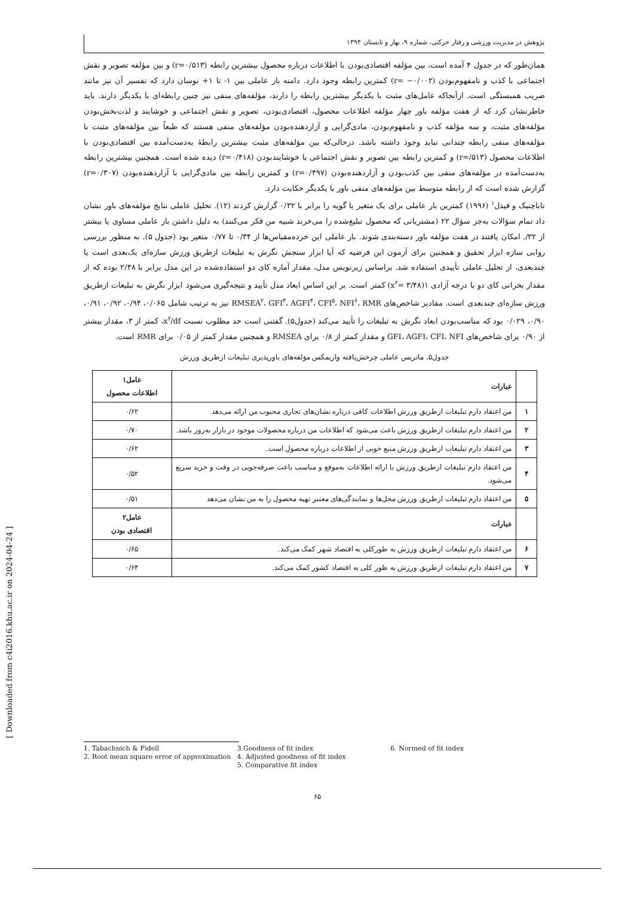پژوهش در مدیریت ورزشی و رفتار حرکتی، شماره ۹، بهار و تابستان ۱۳۹۴
همان‌طور که در جدول ۴ آمده است، بین مؤلفه اقتصادی‌بودن با اطلاعات درباره محصول بیشترین رابطه (r=۰/۵۱۳) و بین مؤلفه تصویر و نقش اجتماعی با کذب و نامفهوم‌بودن (r= −۰/۰۰۲) کمترین رابطه وجود دارد. دامنه بار عاملی بین ۱- تا ۱+ نوسان دارد که تفسیر آن نیز مانند ضریب همبستگی است. ازآنجاکه عامل‌های مثبت با یکدیگر بیشترین رابطه را دارند، مؤلفه‌های منفی نیز چنین رابطه‌ای با یکدیگر دارند. باید خاطرنشان کرد که از هفت مؤلفه باور چهار مؤلفه اطلاعات محصول، اقتصادی‌بودن، تصویر و نقش اجتماعی و خوشایند و لذت‌بخش‌بودن مؤلفه‌های مثبت، و سه مؤلفه کذب و نامفهوم‌بودن، مادی‌گرایی و آزاردهنده‌بودن مؤلفه‌های منفی هستند که طبعاً بین مؤلفه‌های مثبت با مؤلفه‌های منفی رابطه چندانی نباید وجود داشته باشد. درحالی‌که بین مؤلفه‌های مثبت بیشترین رابطهٔ به‌دست‌آمده بین اقتصادی‌بودن با اطلاعات محصول (r=/۵۱۳) و کمترین رابطه بین تصویر و نقش اجتماعی با خوشایندبودن (r=۰/۴۱۸) دیده شده است. همچنین بیشترین رابطه به‌دست‌آمده در مؤلفه‌های منفی بین کذب‌بودن و آزاردهنده‌بودن (r=۰/۴۹۷) و کمترین رابطه بین مادی‌گرایی با آزاردهنده‌بودن (r=۰/۳۰۷) گزارش شده است که از رابطه متوسط بین مؤلفه‌های منفی باور با یکدیگر حکایت دارد.
تاباچنیک و فیدل<sup>۱</sup> (۱۹۹۶) کمترین بار عاملی برای یک متغیر یا گویه را برابر با ۰/۳۲ گزارش کردند (۱۲). تحلیل عاملی نتایج مؤلفه‌های باور نشان داد تمام سؤالات به‌جز سؤال ۲۲ (مشتریانی که محصول تبلیغ‌شده را می‌خرند شبیه من فکر می‌کنند) به دلیل داشتن بار عاملی مساوی یا بیشتر از ۳۲/. امکان یافتند در هفت مؤلفه باور دسته‌بندی شوند. بار عاملی این خرده‌مقیاس‌ها از ۰/۳۴ تا ۰/۷۷ متغیر بود (جدول ۵). به منظور بررسی روایی سازه ابزار تحقیق و همچنین برای آزمون این فرضیه که آیا ابزار سنجش نگرش به تبلیغات ازطریق ورزش سازه‌ای یک‌بعدی است یا چندبعدی، از تحلیل عاملی تأییدی استفاده شد. براساس زیرنویس مدل، مقدار آماره کای دو استفاده‌شده در این مدل برابر با ۲/۴۸ بوده که از مقدار بحرانی کای دو با درجه آزادی ۱(x<sup>۲</sup>= ۳/۴۸) کمتر است. بر این اساس ابعاد مدل تأیید و نتیجه‌گیری می‌شود ابزار نگرش به تبلیغات ازطریق ورزش سازه‌ای چندبعدی است. مقادیر شاخص‌های RMSEA<sup>۲</sup>، GFI<sup>۳</sup>، AGFI<sup>۴</sup>، CFI<sup>۵</sup>، NFI<sup>۶</sup>، RMR نیز به ترتیب شامل ۰/۰۶۵، ۰/۹۴، ۰/۹۲، ۰/۹۱، ۰/۹۰، ۰/۰۲۹ بود که مناسب‌بودن ابعاد نگرش به تبلیغات را تأیید می‌کند (جدول۵). گفتنی است حد مطلوب نسبت x<sup>۲</sup>/df، کمتر از ۳، مقدار بیشتر از ۰/۹۰ برای شاخص‌های GFI، AGFI، CFI، NFI و مقدار کمتر از ۰/۸ برای RMSEA و همچنین مقدار کمتر از ۰/۰۵ برای RMR است.
جدول۵. ماتریس عاملی چرخش‌یافته واریمکس مؤلفه‌های باورپذیری تبلیغات ازطریق ورزش
| | عبارات | عامل۱ اطلاعات محصول |
| --- | --- | --- |
| ۱ | من اعتقاد دارم تبلیغات ازطریق ورزش اطلاعات کافی درباره نشان‌های تجاری محبوب من ارائه می‌دهد | ۰/۶۲ |
| ۲ | من اعتقاد دارم تبلیغات ازطریق ورزش باعث می‌شود که اطلاعات من درباره محصولات موجود در بازار به‌روز باشد. | ۰/۷۰ |
| ۳ | من اعتقاد دارم تبلیغات ازطریق ورزش منبع خوبی از اطلاعات درباره محصول است. | ۰/۶۲ |
| ۴ | من اعتقاد دارم تبلیغات ازطریق ورزش با ارائه اطلاعات به‌موقع و مناسب باعث صرفه‌جویی در وقت و خرید سریع می‌شود. | ۰/۵۲ |
| ۵ | من اعتقاد دارم تبلیغات ازطریق ورزش محل‌ها و نمایندگی‌های معتبر تهیه محصول را به من نشان می‌دهد | ۰/۵۱ |
| | عبارات | عامل۲ اقتصادی بودن |
| ۶ | من اعتقاد دارم تبلیغات ازطریق ورزش به طورکلی به اقتصاد شهر کمک می‌کند. | ۰/۶۵ |
| ۷ | من اعتقاد دارم تبلیغات ازطریق ورزش به طور کلی به اقتصاد کشور کمک می‌کند. | ۰/۶۴ |
1. Tabachnich & Fidell
2. Root mean square error of approximation
3.Goodness of fit index
4. Adjusted goodness of fit index
5. Comparative fit index
6. Normed of fit index
۶۵
[ Downloaded from c4i2016.khu.ac.ir on 2024-04-24 ]